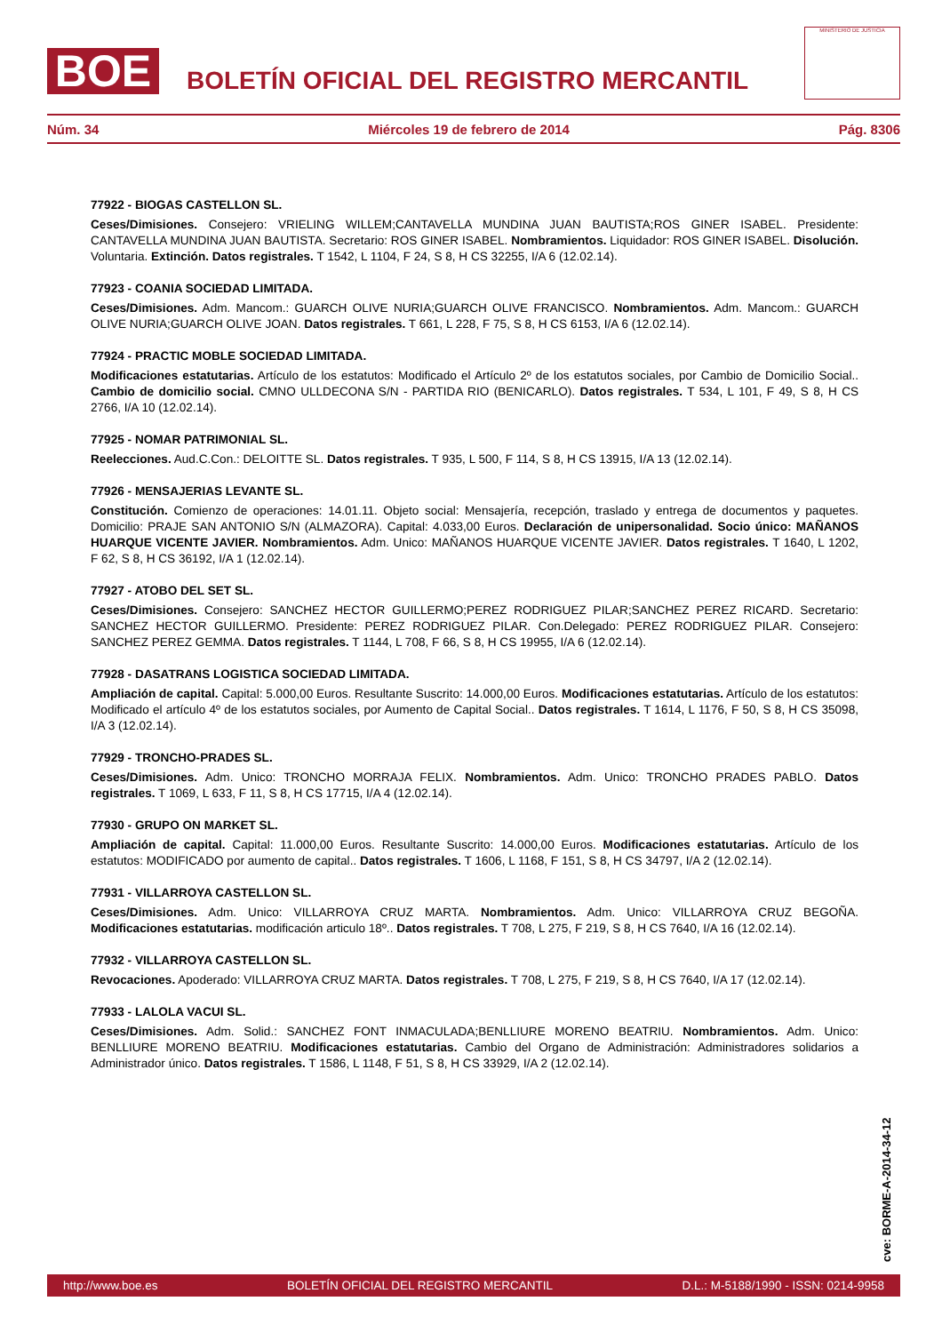BOE
BOLETÍN OFICIAL DEL REGISTRO MERCANTIL
MINISTERIO DE JUSTICIA
Núm. 34 Miércoles 19 de febrero de 2014 Pág. 8306
77922 - BIOGAS CASTELLON SL.
Ceses/Dimisiones. Consejero: VRIELING WILLEM;CANTAVELLA MUNDINA JUAN BAUTISTA;ROS GINER ISABEL. Presidente: CANTAVELLA MUNDINA JUAN BAUTISTA. Secretario: ROS GINER ISABEL. Nombramientos. Liquidador: ROS GINER ISABEL. Disolución. Voluntaria. Extinción. Datos registrales. T 1542, L 1104, F 24, S 8, H CS 32255, I/A 6 (12.02.14).
77923 - COANIA SOCIEDAD LIMITADA.
Ceses/Dimisiones. Adm. Mancom.: GUARCH OLIVE NURIA;GUARCH OLIVE FRANCISCO. Nombramientos. Adm. Mancom.: GUARCH OLIVE NURIA;GUARCH OLIVE JOAN. Datos registrales. T 661, L 228, F 75, S 8, H CS 6153, I/A 6 (12.02.14).
77924 - PRACTIC MOBLE SOCIEDAD LIMITADA.
Modificaciones estatutarias. Artículo de los estatutos: Modificado el Artículo 2º de los estatutos sociales, por Cambio de Domicilio Social.. Cambio de domicilio social. CMNO ULLDECONA S/N - PARTIDA RIO (BENICARLO). Datos registrales. T 534, L 101, F 49, S 8, H CS 2766, I/A 10 (12.02.14).
77925 - NOMAR PATRIMONIAL SL.
Reelecciones. Aud.C.Con.: DELOITTE SL. Datos registrales. T 935, L 500, F 114, S 8, H CS 13915, I/A 13 (12.02.14).
77926 - MENSAJERIAS LEVANTE SL.
Constitución. Comienzo de operaciones: 14.01.11. Objeto social: Mensajería, recepción, traslado y entrega de documentos y paquetes. Domicilio: PRAJE SAN ANTONIO S/N (ALMAZORA). Capital: 4.033,00 Euros. Declaración de unipersonalidad. Socio único: MAÑANOS HUARQUE VICENTE JAVIER. Nombramientos. Adm. Unico: MAÑANOS HUARQUE VICENTE JAVIER. Datos registrales. T 1640, L 1202, F 62, S 8, H CS 36192, I/A 1 (12.02.14).
77927 - ATOBO DEL SET SL.
Ceses/Dimisiones. Consejero: SANCHEZ HECTOR GUILLERMO;PEREZ RODRIGUEZ PILAR;SANCHEZ PEREZ RICARD. Secretario: SANCHEZ HECTOR GUILLERMO. Presidente: PEREZ RODRIGUEZ PILAR. Con.Delegado: PEREZ RODRIGUEZ PILAR. Consejero: SANCHEZ PEREZ GEMMA. Datos registrales. T 1144, L 708, F 66, S 8, H CS 19955, I/A 6 (12.02.14).
77928 - DASATRANS LOGISTICA SOCIEDAD LIMITADA.
Ampliación de capital. Capital: 5.000,00 Euros. Resultante Suscrito: 14.000,00 Euros. Modificaciones estatutarias. Artículo de los estatutos: Modificado el artículo 4º de los estatutos sociales, por Aumento de Capital Social.. Datos registrales. T 1614, L 1176, F 50, S 8, H CS 35098, I/A 3 (12.02.14).
77929 - TRONCHO-PRADES SL.
Ceses/Dimisiones. Adm. Unico: TRONCHO MORRAJA FELIX. Nombramientos. Adm. Unico: TRONCHO PRADES PABLO. Datos registrales. T 1069, L 633, F 11, S 8, H CS 17715, I/A 4 (12.02.14).
77930 - GRUPO ON MARKET SL.
Ampliación de capital. Capital: 11.000,00 Euros. Resultante Suscrito: 14.000,00 Euros. Modificaciones estatutarias. Artículo de los estatutos: MODIFICADO por aumento de capital.. Datos registrales. T 1606, L 1168, F 151, S 8, H CS 34797, I/A 2 (12.02.14).
77931 - VILLARROYA CASTELLON SL.
Ceses/Dimisiones. Adm. Unico: VILLARROYA CRUZ MARTA. Nombramientos. Adm. Unico: VILLARROYA CRUZ BEGOÑA. Modificaciones estatutarias. modificación articulo 18º.. Datos registrales. T 708, L 275, F 219, S 8, H CS 7640, I/A 16 (12.02.14).
77932 - VILLARROYA CASTELLON SL.
Revocaciones. Apoderado: VILLARROYA CRUZ MARTA. Datos registrales. T 708, L 275, F 219, S 8, H CS 7640, I/A 17 (12.02.14).
77933 - LALOLA VACUI SL.
Ceses/Dimisiones. Adm. Solid.: SANCHEZ FONT INMACULADA;BENLLIURE MORENO BEATRIU. Nombramientos. Adm. Unico: BENLLIURE MORENO BEATRIU. Modificaciones estatutarias. Cambio del Organo de Administración: Administradores solidarios a Administrador único. Datos registrales. T 1586, L 1148, F 51, S 8, H CS 33929, I/A 2 (12.02.14).
cve: BORME-A-2014-34-12
http://www.boe.es BOLETÍN OFICIAL DEL REGISTRO MERCANTIL D.L.: M-5188/1990 - ISSN: 0214-9958